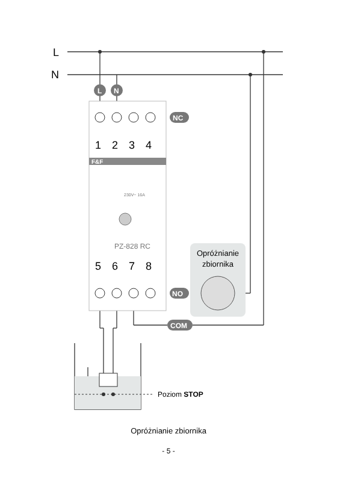L
N
Poziom STOP
F&F
1
2
3
4
5
6
7
8
230V~ 16A
PZ-828 RC
L
N
NC
NO
COM
Opróżnianie
zbiornika
Opróżnianie zbiornika
- 5 -